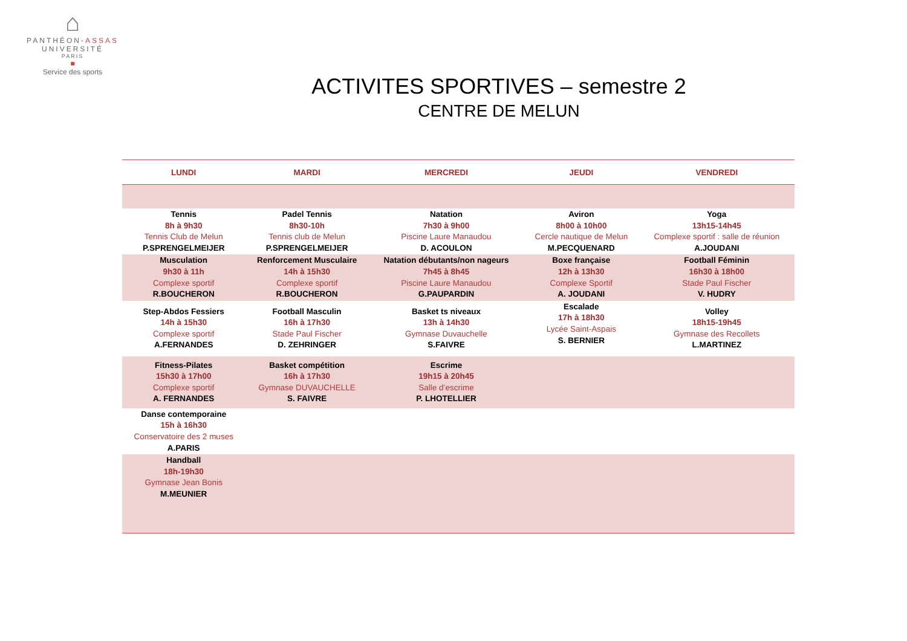⌂
PANTHÉON-ASSAS
UNIVERSITÉ
PARIS
■
Service des sports
ACTIVITES SPORTIVES – semestre 2
CENTRE DE MELUN
| LUNDI | MARDI | MERCREDI | JEUDI | VENDREDI |
| --- | --- | --- | --- | --- |
| Tennis 8h à 9h30 Tennis Club de Melun P.SPRENGELMEIJER | Padel Tennis 8h30-10h Tennis club de Melun P.SPRENGELMEIJER | Natation 7h30 à 9h00 Piscine Laure Manaudou D. ACOULON | Aviron 8h00 à 10h00 Cercle nautique de Melun M.PECQUENARD | Yoga 13h15-14h45 Complexe sportif : salle de réunion A.JOUDANI |
| Musculation 9h30 à 11h Complexe sportif R.BOUCHERON | Renforcement Musculaire 14h à 15h30 Complexe sportif R.BOUCHERON | Natation débutants/non nageurs 7h45 à 8h45 Piscine Laure Manaudou G.PAUPARDIN | Boxe française 12h à 13h30 Complexe Sportif A. JOUDANI | Football Féminin 16h30 à 18h00 Stade Paul Fischer V. HUDRY |
| Step-Abdos Fessiers 14h à 15h30 Complexe sportif A.FERNANDES | Football Masculin 16h à 17h30 Stade Paul Fischer D. ZEHRINGER | Basket ts niveaux 13h à 14h30 Gymnase Duvauchelle S.FAIVRE | Escalade 17h à 18h30 Lycée Saint-Aspais S. BERNIER | Volley 18h15-19h45 Gymnase des Recollets L.MARTINEZ |
| Fitness-Pilates 15h30 à 17h00 Complexe sportif A. FERNANDES | Basket compétition 16h à 17h30 Gymnase DUVAUCHELLE S. FAIVRE | Escrime 19h15 à 20h45 Salle d’escrime P. LHOTELLIER | | |
| Danse contemporaine 15h à 16h30 Conservatoire des 2 muses A.PARIS | | | | |
| Handball 18h-19h30 Gymnase Jean Bonis M.MEUNIER | | | | |